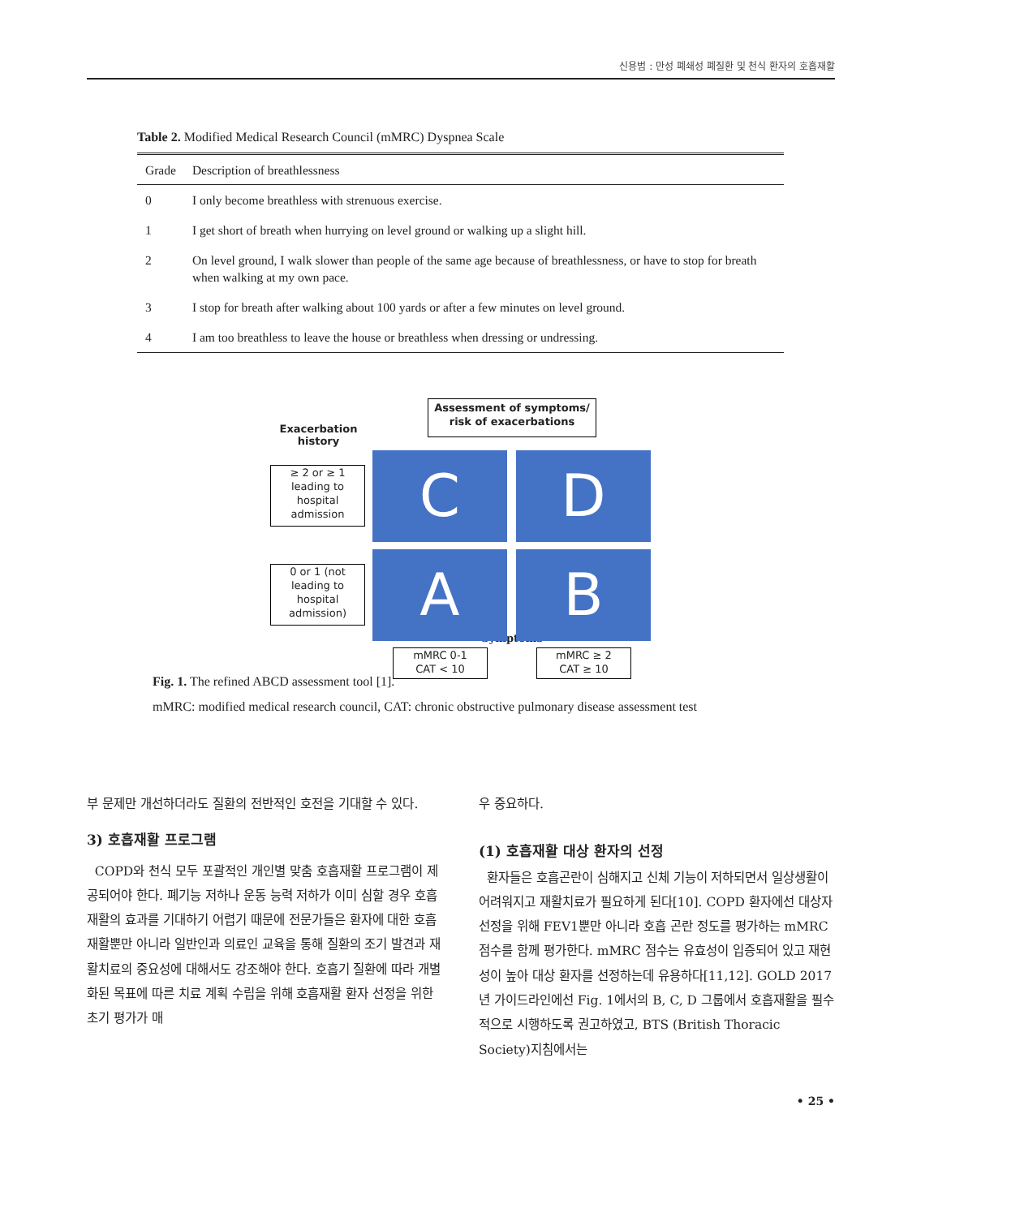신용범 : 만성 폐쇄성 폐질환 및 천식 환자의 호흡재활
Table 2. Modified Medical Research Council (mMRC) Dyspnea Scale
| Grade | Description of breathlessness |
| --- | --- |
| 0 | I only become breathless with strenuous exercise. |
| 1 | I get short of breath when hurrying on level ground or walking up a slight hill. |
| 2 | On level ground, I walk slower than people of the same age because of breathlessness, or have to stop for breath when walking at my own pace. |
| 3 | I stop for breath after walking about 100 yards or after a few minutes on level ground. |
| 4 | I am too breathless to leave the house or breathless when dressing or undressing. |
Assessment of symptoms/
risk of exacerbations
Exacerbation history
≥ 2 or ≥ 1 leading to hospital admission
C D
0 or 1 (not leading to hospital admission)
A B
mMRC 0-1
CAT < 10
mMRC ≥ 2
CAT ≥ 10
Symptoms
Fig. 1. The refined ABCD assessment tool [1].
mMRC: modified medical research council, CAT: chronic obstructive pulmonary disease assessment test
부 문제만 개선하더라도 질환의 전반적인 호전을 기대할 수 있다.
3) 호흡재활 프로그램
COPD와 천식 모두 포괄적인 개인별 맞춤 호흡재활 프로그램이 제공되어야 한다. 폐기능 저하나 운동 능력 저하가 이미 심할 경우 호흡재활의 효과를 기대하기 어렵기 때문에 전문가들은 환자에 대한 호흡재활뿐만 아니라 일반인과 의료인 교육을 통해 질환의 조기 발견과 재활치료의 중요성에 대해서도 강조해야 한다. 호흡기 질환에 따라 개별화된 목표에 따른 치료 계획 수립을 위해 호흡재활 환자 선정을 위한 초기 평가가 매
우 중요하다.
(1) 호흡재활 대상 환자의 선정
환자들은 호흡곤란이 심해지고 신체 기능이 저하되면서 일상생활이 어려워지고 재활치료가 필요하게 된다[10]. COPD 환자에선 대상자 선정을 위해 FEV1뿐만 아니라 호흡 곤란 정도를 평가하는 mMRC 점수를 함께 평가한다. mMRC 점수는 유효성이 입증되어 있고 재현성이 높아 대상 환자를 선정하는데 유용하다[11,12]. GOLD 2017년 가이드라인에선 Fig. 1에서의 B, C, D 그룹에서 호흡재활을 필수적으로 시행하도록 권고하였고, BTS (British Thoracic Society)지침에서는
• 25 •